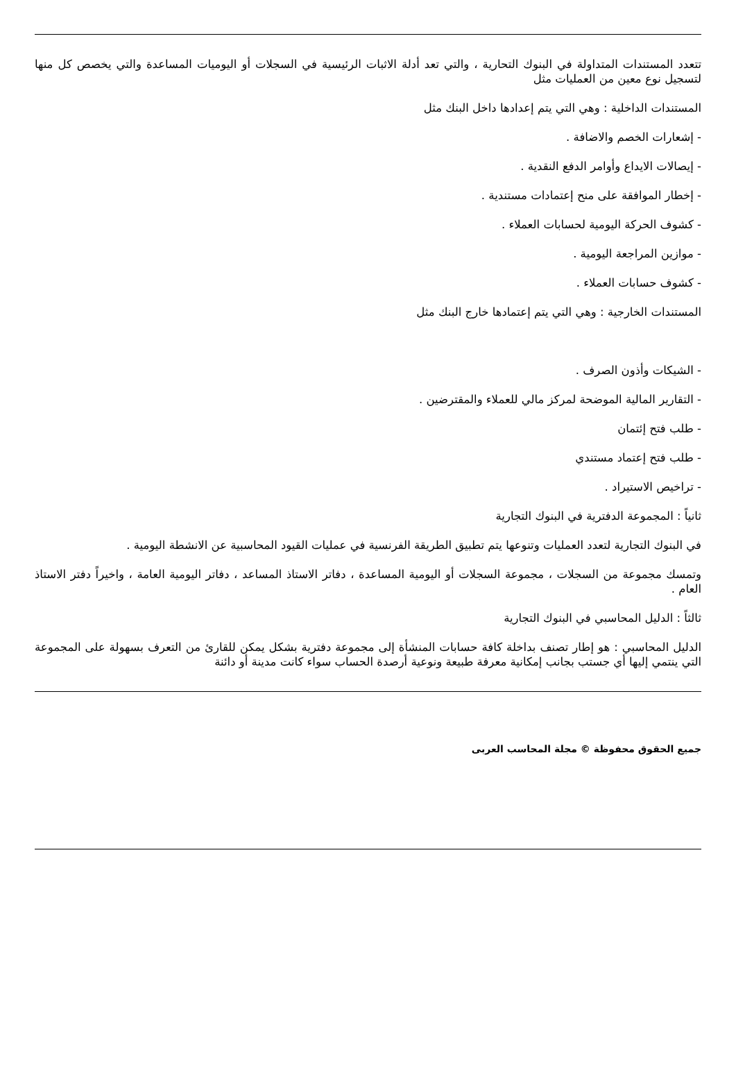تتعدد المستندات المتداولة في البنوك التحارية ، والتي تعد أدلة الاثبات الرئيسية في السجلات أو اليوميات المساعدة والتي يخصص كل منها لتسجيل نوع معين من العمليات مثل
المستندات الداخلية : وهي التي يتم إعدادها داخل البنك مثل
- إشعارات الخصم والاضافة .
- إيصالات الايداع وأوامر الدفع النقدية .
- إخطار الموافقة على منح إعتمادات مستندية .
- كشوف الحركة اليومية لحسابات العملاء .
- موازين المراجعة اليومية .
- كشوف حسابات العملاء .
المستندات الخارجية : وهي التي يتم إعتمادها خارج البنك مثل
- الشيكات وأذون الصرف .
- التقارير المالية الموضحة لمركز مالي للعملاء والمقترضين .
- طلب فتح إئتمان
- طلب فتح إعتماد مستندي
- تراخيص الاستيراد .
ثانياً : المجموعة الدفترية في البنوك التجارية
في البنوك التجارية لتعدد العمليات وتنوعها يتم تطبيق الطريقة الفرنسية في عمليات القيود المحاسبية عن الانشطة اليومية .
وتمسك مجموعة من السجلات ، مجموعة السجلات أو اليومية المساعدة ، دفاتر الاستاذ المساعد ، دفاتر اليومية العامة ، واخيراً دفتر الاستاذ العام .
ثالثاً : الدليل المحاسبي في البنوك التجارية
الدليل المحاسبي : هو إطار تصنف بداخلة كافة حسابات المنشأة إلى مجموعة دفترية بشكل يمكن للقارئ من التعرف بسهولة على المجموعة التي ينتمي إليها أي جستب بجانب إمكانية معرفة طبيعة ونوعية أرصدة الحساب سواء كانت مدينة أو دائنة
جميع الحقوق محفوظة © مجلة المحاسب العربى